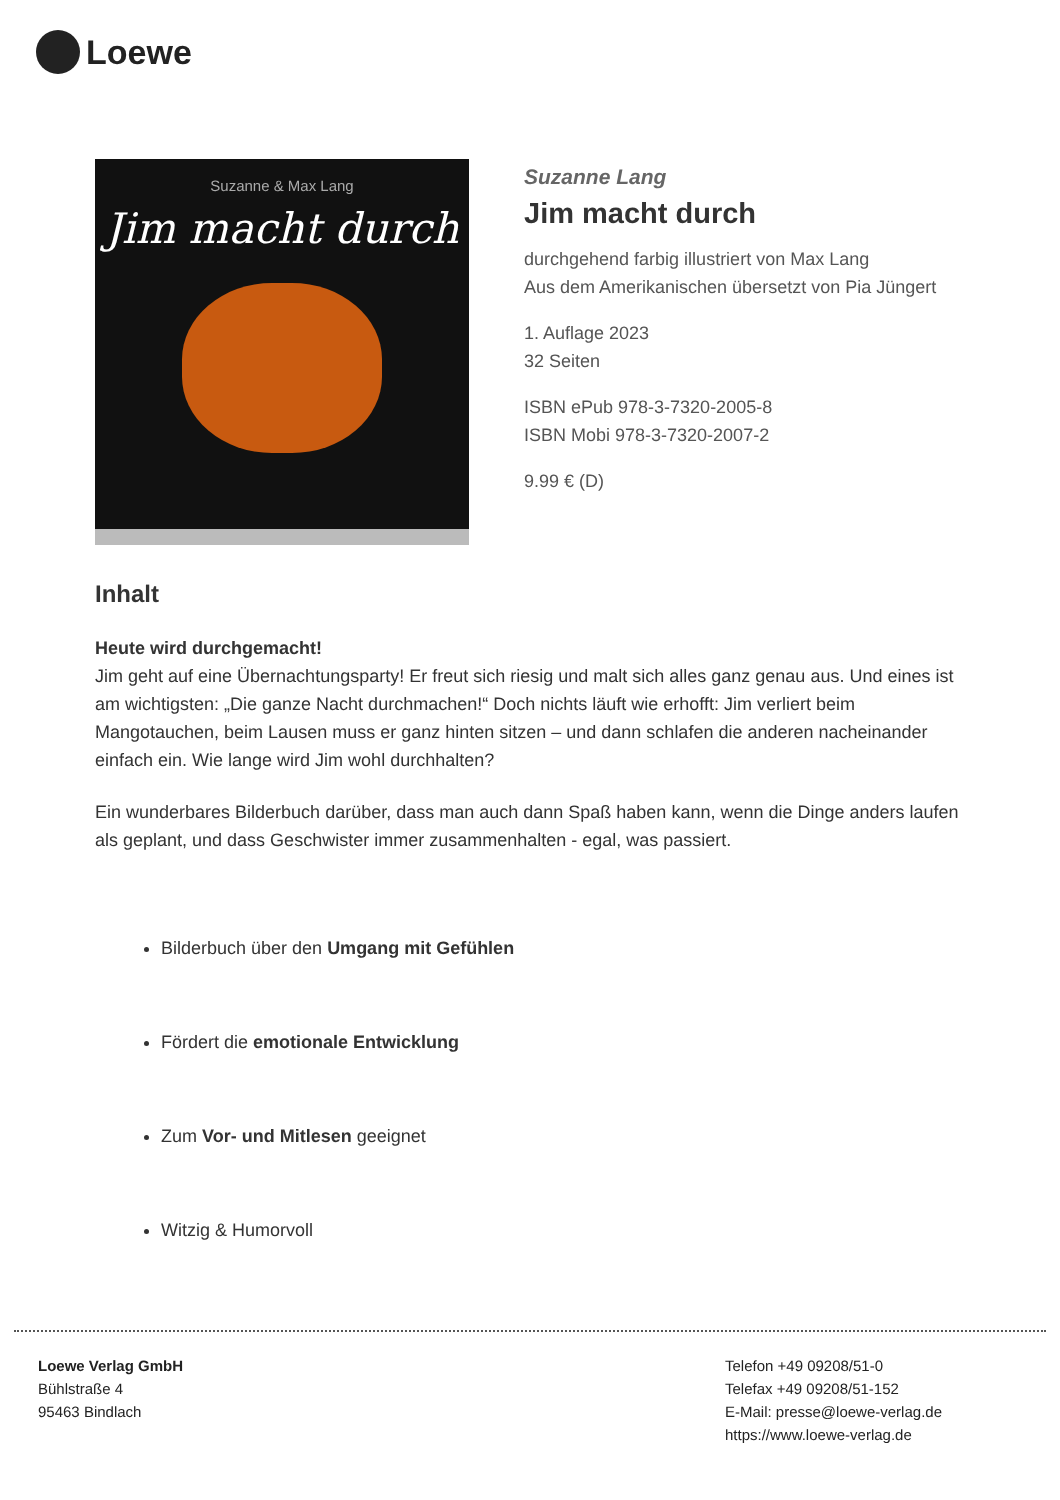Loewe
Suzanne & Max Lang
Jim macht durch
Suzanne Lang
Jim macht durch
durchgehend farbig illustriert von Max Lang
Aus dem Amerikanischen übersetzt von Pia Jüngert
1. Auflage 2023
32 Seiten
ISBN ePub 978-3-7320-2005-8
ISBN Mobi 978-3-7320-2007-2
9.99 € (D)
Inhalt
Heute wird durchgemacht!
Jim geht auf eine Übernachtungsparty! Er freut sich riesig und malt sich alles ganz genau aus. Und eines ist am wichtigsten: „Die ganze Nacht durchmachen!“ Doch nichts läuft wie erhofft: Jim verliert beim Mangotauchen, beim Lausen muss er ganz hinten sitzen – und dann schlafen die anderen nacheinander einfach ein. Wie lange wird Jim wohl durchhalten?
Ein wunderbares Bilderbuch darüber, dass man auch dann Spaß haben kann, wenn die Dinge anders laufen als geplant, und dass Geschwister immer zusammenhalten - egal, was passiert.
Bilderbuch über den Umgang mit Gefühlen
Fördert die emotionale Entwicklung
Zum Vor- und Mitlesen geeignet
Witzig & Humorvoll
Loewe Verlag GmbH
Bühlstraße 4
95463 Bindlach
Telefon +49 09208/51-0
Telefax +49 09208/51-152
E-Mail: presse@loewe-verlag.de
https://www.loewe-verlag.de